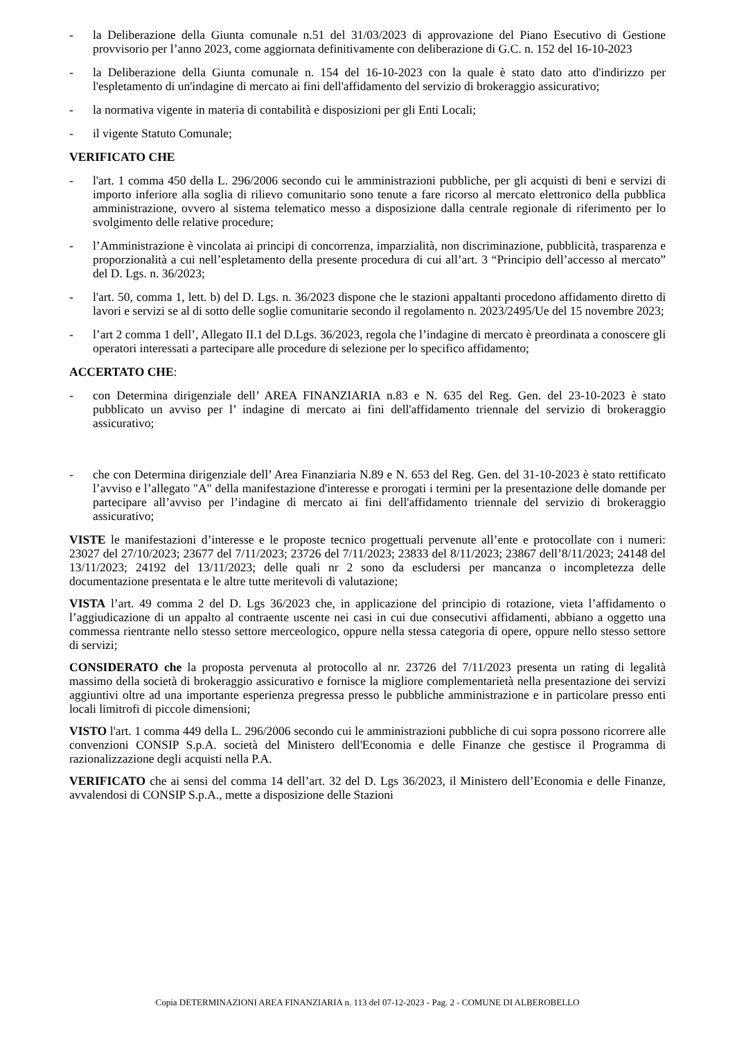- la Deliberazione della Giunta comunale n.51 del 31/03/2023 di approvazione del Piano Esecutivo di Gestione provvisorio per l’anno 2023, come aggiornata definitivamente con deliberazione di G.C. n. 152 del 16-10-2023
- la Deliberazione della Giunta comunale n. 154 del 16-10-2023 con la quale è stato dato atto d'indirizzo per l'espletamento di un'indagine di mercato ai fini dell'affidamento del servizio di brokeraggio assicurativo;
- la normativa vigente in materia di contabilità e disposizioni per gli Enti Locali;
- il vigente Statuto Comunale;
VERIFICATO CHE
- l'art. 1 comma 450 della L. 296/2006 secondo cui le amministrazioni pubbliche, per gli acquisti di beni e servizi di importo inferiore alla soglia di rilievo comunitario sono tenute a fare ricorso al mercato elettronico della pubblica amministrazione, ovvero al sistema telematico messo a disposizione dalla centrale regionale di riferimento per lo svolgimento delle relative procedure;
- l’Amministrazione è vincolata ai principi di concorrenza, imparzialità, non discriminazione, pubblicità, trasparenza e proporzionalità a cui nell’espletamento della presente procedura di cui all’art. 3 “Principio dell’accesso al mercato” del D. Lgs. n. 36/2023;
- l'art. 50, comma 1, lett. b) del D. Lgs. n. 36/2023 dispone che le stazioni appaltanti procedono affidamento diretto di lavori e servizi se al di sotto delle soglie comunitarie secondo il regolamento n. 2023/2495/Ue del 15 novembre 2023;
- l’art 2 comma 1 dell’, Allegato II.1 del D.Lgs. 36/2023, regola che l’indagine di mercato è preordinata a conoscere gli operatori interessati a partecipare alle procedure di selezione per lo specifico affidamento;
ACCERTATO CHE:
- con Determina dirigenziale dell’ AREA FINANZIARIA n.83 e N. 635 del Reg. Gen. del 23-10-2023 è stato pubblicato un avviso per l’ indagine di mercato ai fini dell'affidamento triennale del servizio di brokeraggio assicurativo;
- che con Determina dirigenziale dell’ Area Finanziaria N.89 e N. 653 del Reg. Gen. del 31-10-2023 è stato rettificato l’avviso e l’allegato "A" della manifestazione d'interesse e prorogati i termini per la presentazione delle domande per partecipare all’avviso per l’indagine di mercato ai fini dell'affidamento triennale del servizio di brokeraggio assicurativo;
VISTE le manifestazioni d’interesse e le proposte tecnico progettuali pervenute all’ente e protocollate con i numeri: 23027 del 27/10/2023; 23677 del 7/11/2023; 23726 del 7/11/2023; 23833 del 8/11/2023; 23867 dell’8/11/2023; 24148 del 13/11/2023; 24192 del 13/11/2023; delle quali nr 2 sono da escludersi per mancanza o incompletezza delle documentazione presentata e le altre tutte meritevoli di valutazione;
VISTA l’art. 49 comma 2 del D. Lgs 36/2023 che, in applicazione del principio di rotazione, vieta l’affidamento o l’aggiudicazione di un appalto al contraente uscente nei casi in cui due consecutivi affidamenti, abbiano a oggetto una commessa rientrante nello stesso settore merceologico, oppure nella stessa categoria di opere, oppure nello stesso settore di servizi;
CONSIDERATO che la proposta pervenuta al protocollo al nr. 23726 del 7/11/2023 presenta un rating di legalità massimo della società di brokeraggio assicurativo e fornisce la migliore complementarietà nella presentazione dei servizi aggiuntivi oltre ad una importante esperienza pregressa presso le pubbliche amministrazione e in particolare presso enti locali limitrofi di piccole dimensioni;
VISTO l'art. 1 comma 449 della L. 296/2006 secondo cui le amministrazioni pubbliche di cui sopra possono ricorrere alle convenzioni CONSIP S.p.A. società del Ministero dell'Economia e delle Finanze che gestisce il Programma di razionalizzazione degli acquisti nella P.A.
VERIFICATO che ai sensi del comma 14 dell’art. 32 del D. Lgs 36/2023, il Ministero dell’Economia e delle Finanze, avvalendosi di CONSIP S.p.A., mette a disposizione delle Stazioni
Copia DETERMINAZIONI AREA FINANZIARIA n. 113 del 07-12-2023 - Pag. 2 - COMUNE DI ALBEROBELLO